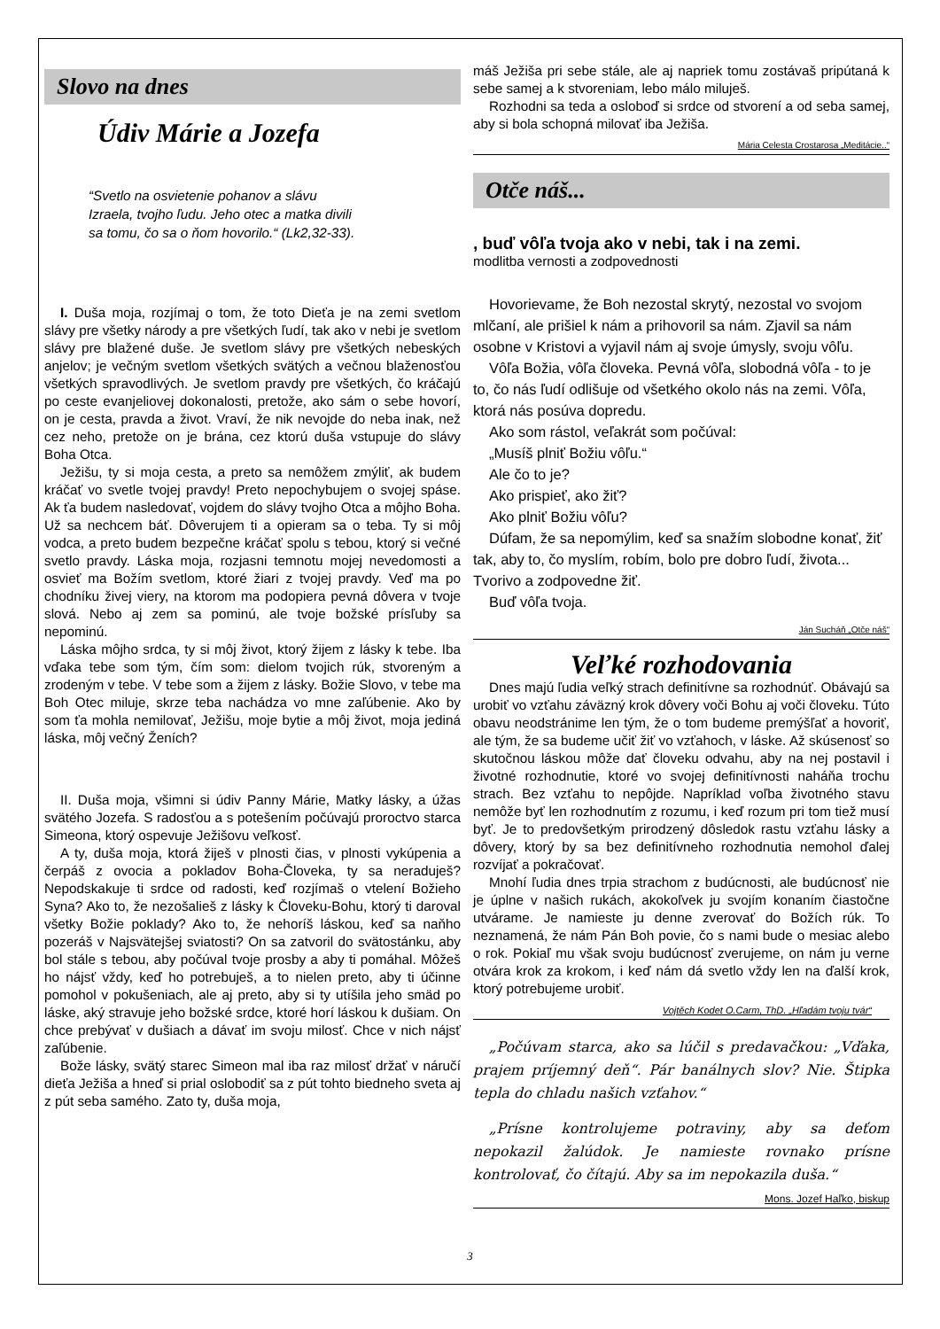Slovo na dnes
Údiv Márie a Jozefa
“Svetlo na osvietenie pohanov a slávu Izraela, tvojho ľudu. Jeho otec a matka divili sa tomu, čo sa o ňom hovorilo.“ (Lk2,32-33).
I. Duša moja, rozjímaj o tom, že toto Dieťa je na zemi svetlom slávy pre všetky národy a pre všetkých ľudí, tak ako v nebi je svetlom slávy pre blažené duše. Je svetlom slávy pre všetkých nebeských anjelov; je večným svetlom všetkých svätých a večnou blaženosťou všetkých spravodlivých. Je svetlom pravdy pre všetkých, čo kráčajú po ceste evanjeliovej dokonalosti, pretože, ako sám o sebe hovorí, on je cesta, pravda a život. Vraví, že nik nevojde do neba inak, než cez neho, pretože on je brána, cez ktorú duša vstupuje do slávy Boha Otca.
Ježišu, ty si moja cesta, a preto sa nemôžem zmýliť, ak budem kráčať vo svetle tvojej pravdy! Preto nepochybujem o svojej spáse. Ak ťa budem nasledovať, vojdem do slávy tvojho Otca a môjho Boha. Už sa nechcem báť. Dôverujem ti a opieram sa o teba. Ty si môj vodca, a preto budem bezpečne kráčať spolu s tebou, ktorý si večné svetlo pravdy. Láska moja, rozjasni temnotu mojej nevedomosti a osvieť ma Božím svetlom, ktoré žiari z tvojej pravdy. Veď ma po chodníku živej viery, na ktorom ma podopiera pevná dôvera v tvoje slová. Nebo aj zem sa pominú, ale tvoje božské prísľuby sa nepominú.
Láska môjho srdca, ty si môj život, ktorý žijem z lásky k tebe. Iba vďaka tebe som tým, čím som: dielom tvojich rúk, stvoreným a zrodeným v tebe. V tebe som a žijem z lásky. Božie Slovo, v tebe ma Boh Otec miluje, skrze teba nachádza vo mne zaľúbenie. Ako by som ťa mohla nemilovať, Ježišu, moje bytie a môj život, moja jediná láska, môj večný Ženích?
II. Duša moja, všimni si údiv Panny Márie, Matky lásky, a úžas svätého Jozefa. S radosťou a s potešením počúvajú proroctvo starca Simeona, ktorý ospevuje Ježišovu veľkosť.
A ty, duša moja, ktorá žiješ v plnosti čias, v plnosti vykúpenia a čerpáš z ovocia a pokladov Boha-Človeka, ty sa neraduješ? Nepodskakuje ti srdce od radosti, keď rozjímaš o vtelení Božieho Syna? Ako to, že nezošalieš z lásky k Človeku-Bohu, ktorý ti daroval všetky Božie poklady? Ako to, že nehoríš láskou, keď sa naňho pozeráš v Najsvätejšej sviatosti? On sa zatvoril do svätostánku, aby bol stále s tebou, aby počúval tvoje prosby a aby ti pomáhal. Môžeš ho nájsť vždy, keď ho potrebuješ, a to nielen preto, aby ti účinne pomohol v pokušeniach, ale aj preto, aby si ty utíšila jeho smäd po láske, aký stravuje jeho božské srdce, ktoré horí láskou k dušiam. On chce prebývať v dušiach a dávať im svoju milosť. Chce v nich nájsť zaľúbenie.
Bože lásky, svätý starec Simeon mal iba raz milosť držať v náručí dieťa Ježiša a hneď si prial oslobodiť sa z pút tohto biedneho sveta aj z pút seba samého. Zato ty, duša moja,
máš Ježiša pri sebe stále, ale aj napriek tomu zostávaš pripútaná k sebe samej a k stvoreniam, lebo málo miluješ.
Rozhodni sa teda a osloboď si srdce od stvorení a od seba samej, aby si bola schopná milovať iba Ježiša.
Mária Celesta Crostarosa „Meditácie..“
Otče náš...
, buď vôľa tvoja ako v nebi, tak i na zemi.
modlitba vernosti a zodpovednosti
Hovorievame, že Boh nezostal skrytý, nezostal vo svojom mlčaní, ale prišiel k nám a prihovoril sa nám. Zjavil sa nám osobne v Kristovi a vyjavil nám aj svoje úmysly, svoju vôľu.
Vôľa Božia, vôľa človeka. Pevná vôľa, slobodná vôľa - to je to, čo nás ľudí odlišuje od všetkého okolo nás na zemi. Vôľa, ktorá nás posúva dopredu.
Ako som rástol, veľakrát som počúval:
„Musíš plniť Božiu vôľu.“
Ale čo to je?
Ako prispieť, ako žiť?
Ako plniť Božiu vôľu?
Dúfam, že sa nepomýlim, keď sa snažím slobodne konať, žiť tak, aby to, čo myslím, robím, bolo pre dobro ľudí, života... Tvorivo a zodpovedne žiť.
Buď vôľa tvoja.
Ján Sucháň „Otče náš“
Veľké rozhodovania
Dnes majú ľudia veľký strach definitívne sa rozhodnúť. Obávajú sa urobiť vo vzťahu záväzný krok dôvery voči Bohu aj voči človeku. Túto obavu neodstránime len tým, že o tom budeme premýšľať a hovoriť, ale tým, že sa budeme učiť žiť vo vzťahoch, v láske. Až skúsenosť so skutočnou láskou môže dať človeku odvahu, aby na nej postavil i životné rozhodnutie, ktoré vo svojej definitívnosti naháňa trochu strach. Bez vzťahu to nepôjde. Napríklad voľba životného stavu nemôže byť len rozhodnutím z rozumu, i keď rozum pri tom tiež musí byť. Je to predovšetkým prirodzený dôsledok rastu vzťahu lásky a dôvery, ktorý by sa bez definitívneho rozhodnutia nemohol ďalej rozvíjať a pokračovať.
Mnohí ľudia dnes trpia strachom z budúcnosti, ale budúcnosť nie je úplne v našich rukách, akokoľvek ju svojím konaním čiastočne utvárame. Je namieste ju denne zverovať do Božích rúk. To neznamená, že nám Pán Boh povie, čo s nami bude o mesiac alebo o rok. Pokiaľ mu však svoju budúcnosť zverujeme, on nám ju verne otvára krok za krokom, i keď nám dá svetlo vždy len na ďalší krok, ktorý potrebujeme urobiť.
Vojtěch Kodet O.Carm, ThD. „Hľadám tvoju tvár“
„Počúvam starca, ako sa lúčil s predavačkou: „Vďaka, prajem príjemný deň“. Pár banálnych slov? Nie. Štipka tepla do chladu našich vzťahov.“
„Prísne kontrolujeme potraviny, aby sa deťom nepokazil žalúdok. Je namieste rovnako prísne kontrolovať, čo čítajú. Aby sa im nepokazila duša.“
Mons. Jozef Haľko, biskup
3